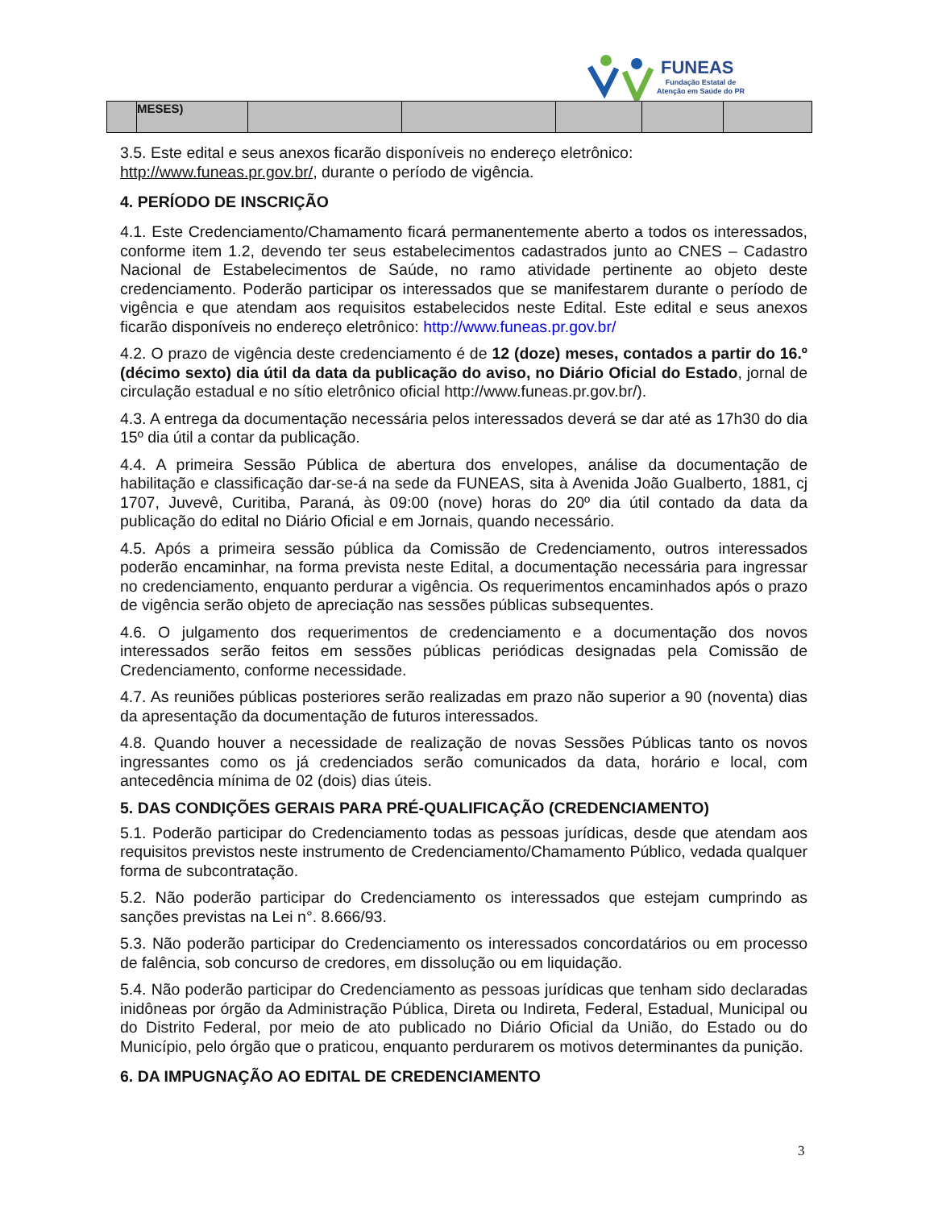FUNEAS
Fundação Estatal de
Atenção em Saúde do PR
| | MESES) | | | | | |
3.5. Este edital e seus anexos ficarão disponíveis no endereço eletrônico: http://www.funeas.pr.gov.br/, durante o período de vigência.
4. PERÍODO DE INSCRIÇÃO
4.1. Este Credenciamento/Chamamento ficará permanentemente aberto a todos os interessados, conforme item 1.2, devendo ter seus estabelecimentos cadastrados junto ao CNES – Cadastro Nacional de Estabelecimentos de Saúde, no ramo atividade pertinente ao objeto deste credenciamento. Poderão participar os interessados que se manifestarem durante o período de vigência e que atendam aos requisitos estabelecidos neste Edital. Este edital e seus anexos ficarão disponíveis no endereço eletrônico: http://www.funeas.pr.gov.br/
4.2. O prazo de vigência deste credenciamento é de 12 (doze) meses, contados a partir do 16.º (décimo sexto) dia útil da data da publicação do aviso, no Diário Oficial do Estado, jornal de circulação estadual e no sítio eletrônico oficial http://www.funeas.pr.gov.br/).
4.3. A entrega da documentação necessária pelos interessados deverá se dar até as 17h30 do dia 15º dia útil a contar da publicação.
4.4. A primeira Sessão Pública de abertura dos envelopes, análise da documentação de habilitação e classificação dar-se-á na sede da FUNEAS, sita à Avenida João Gualberto, 1881, cj 1707, Juvevê, Curitiba, Paraná, às 09:00 (nove) horas do 20º dia útil contado da data da publicação do edital no Diário Oficial e em Jornais, quando necessário.
4.5. Após a primeira sessão pública da Comissão de Credenciamento, outros interessados poderão encaminhar, na forma prevista neste Edital, a documentação necessária para ingressar no credenciamento, enquanto perdurar a vigência. Os requerimentos encaminhados após o prazo de vigência serão objeto de apreciação nas sessões públicas subsequentes.
4.6. O julgamento dos requerimentos de credenciamento e a documentação dos novos interessados serão feitos em sessões públicas periódicas designadas pela Comissão de Credenciamento, conforme necessidade.
4.7. As reuniões públicas posteriores serão realizadas em prazo não superior a 90 (noventa) dias da apresentação da documentação de futuros interessados.
4.8. Quando houver a necessidade de realização de novas Sessões Públicas tanto os novos ingressantes como os já credenciados serão comunicados da data, horário e local, com antecedência mínima de 02 (dois) dias úteis.
5. DAS CONDIÇÕES GERAIS PARA PRÉ-QUALIFICAÇÃO (CREDENCIAMENTO)
5.1. Poderão participar do Credenciamento todas as pessoas jurídicas, desde que atendam aos requisitos previstos neste instrumento de Credenciamento/Chamamento Público, vedada qualquer forma de subcontratação.
5.2. Não poderão participar do Credenciamento os interessados que estejam cumprindo as sanções previstas na Lei n°. 8.666/93.
5.3. Não poderão participar do Credenciamento os interessados concordatários ou em processo de falência, sob concurso de credores, em dissolução ou em liquidação.
5.4. Não poderão participar do Credenciamento as pessoas jurídicas que tenham sido declaradas inidôneas por órgão da Administração Pública, Direta ou Indireta, Federal, Estadual, Municipal ou do Distrito Federal, por meio de ato publicado no Diário Oficial da União, do Estado ou do Município, pelo órgão que o praticou, enquanto perdurarem os motivos determinantes da punição.
6. DA IMPUGNAÇÃO AO EDITAL DE CREDENCIAMENTO
3